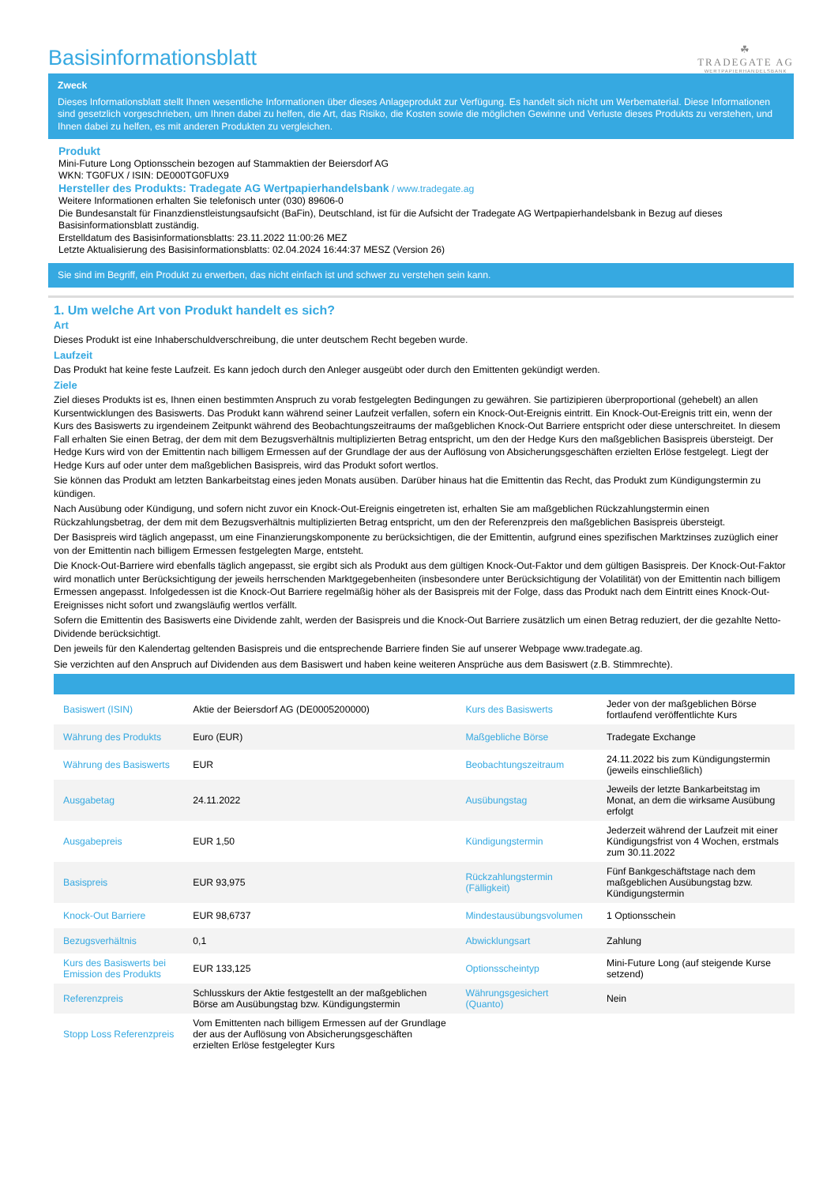Basisinformationsblatt
☘
TRADEGATE AG
WERTPAPIERHANDELSBANK
Zweck
Dieses Informationsblatt stellt Ihnen wesentliche Informationen über dieses Anlageprodukt zur Verfügung. Es handelt sich nicht um Werbematerial. Diese Informationen sind gesetzlich vorgeschrieben, um Ihnen dabei zu helfen, die Art, das Risiko, die Kosten sowie die möglichen Gewinne und Verluste dieses Produkts zu verstehen, und Ihnen dabei zu helfen, es mit anderen Produkten zu vergleichen.
Produkt
Mini-Future Long Optionsschein bezogen auf Stammaktien der Beiersdorf AG
WKN: TG0FUX / ISIN: DE000TG0FUX9
Hersteller des Produkts: Tradegate AG Wertpapierhandelsbank / www.tradegate.ag
Weitere Informationen erhalten Sie telefonisch unter (030) 89606-0
Die Bundesanstalt für Finanzdienstleistungsaufsicht (BaFin), Deutschland, ist für die Aufsicht der Tradegate AG Wertpapierhandelsbank in Bezug auf dieses Basisinformationsblatt zuständig.
Erstelldatum des Basisinformationsblatts: 23.11.2022 11:00:26 MEZ
Letzte Aktualisierung des Basisinformationsblatts: 02.04.2024 16:44:37 MESZ (Version 26)
Sie sind im Begriff, ein Produkt zu erwerben, das nicht einfach ist und schwer zu verstehen sein kann.
1. Um welche Art von Produkt handelt es sich?
Art
Dieses Produkt ist eine Inhaberschuldverschreibung, die unter deutschem Recht begeben wurde.
Laufzeit
Das Produkt hat keine feste Laufzeit. Es kann jedoch durch den Anleger ausgeübt oder durch den Emittenten gekündigt werden.
Ziele
Ziel dieses Produkts ist es, Ihnen einen bestimmten Anspruch zu vorab festgelegten Bedingungen zu gewähren. Sie partizipieren überproportional (gehebelt) an allen Kursentwicklungen des Basiswerts. Das Produkt kann während seiner Laufzeit verfallen, sofern ein Knock-Out-Ereignis eintritt. Ein Knock-Out-Ereignis tritt ein, wenn der Kurs des Basiswerts zu irgendeinem Zeitpunkt während des Beobachtungszeitraums der maßgeblichen Knock-Out Barriere entspricht oder diese unterschreitet. In diesem Fall erhalten Sie einen Betrag, der dem mit dem Bezugsverhältnis multiplizierten Betrag entspricht, um den der Hedge Kurs den maßgeblichen Basispreis übersteigt. Der Hedge Kurs wird von der Emittentin nach billigem Ermessen auf der Grundlage der aus der Auflösung von Absicherungsgeschäften erzielten Erlöse festgelegt. Liegt der Hedge Kurs auf oder unter dem maßgeblichen Basispreis, wird das Produkt sofort wertlos.
Sie können das Produkt am letzten Bankarbeitstag eines jeden Monats ausüben. Darüber hinaus hat die Emittentin das Recht, das Produkt zum Kündigungstermin zu kündigen.
Nach Ausübung oder Kündigung, und sofern nicht zuvor ein Knock-Out-Ereignis eingetreten ist, erhalten Sie am maßgeblichen Rückzahlungstermin einen Rückzahlungsbetrag, der dem mit dem Bezugsverhältnis multiplizierten Betrag entspricht, um den der Referenzpreis den maßgeblichen Basispreis übersteigt.
Der Basispreis wird täglich angepasst, um eine Finanzierungskomponente zu berücksichtigen, die der Emittentin, aufgrund eines spezifischen Marktzinses zuzüglich einer von der Emittentin nach billigem Ermessen festgelegten Marge, entsteht.
Die Knock-Out-Barriere wird ebenfalls täglich angepasst, sie ergibt sich als Produkt aus dem gültigen Knock-Out-Faktor und dem gültigen Basispreis. Der Knock-Out-Faktor wird monatlich unter Berücksichtigung der jeweils herrschenden Marktgegebenheiten (insbesondere unter Berücksichtigung der Volatilität) von der Emittentin nach billigem Ermessen angepasst. Infolgedessen ist die Knock-Out Barriere regelmäßig höher als der Basispreis mit der Folge, dass das Produkt nach dem Eintritt eines Knock-Out-Ereignisses nicht sofort und zwangsläufig wertlos verfällt.
Sofern die Emittentin des Basiswerts eine Dividende zahlt, werden der Basispreis und die Knock-Out Barriere zusätzlich um einen Betrag reduziert, der die gezahlte Netto-Dividende berücksichtigt.
Den jeweils für den Kalendertag geltenden Basispreis und die entsprechende Barriere finden Sie auf unserer Webpage www.tradegate.ag.
Sie verzichten auf den Anspruch auf Dividenden aus dem Basiswert und haben keine weiteren Ansprüche aus dem Basiswert (z.B. Stimmrechte).
| Basiswert (ISIN) | Aktie der Beiersdorf AG (DE0005200000) | Kurs des Basiswerts | Jeder von der maßgeblichen Börse fortlaufend veröffentlichte Kurs |
| Währung des Produkts | Euro (EUR) | Maßgebliche Börse | Tradegate Exchange |
| Währung des Basiswerts | EUR | Beobachtungszeitraum | 24.11.2022 bis zum Kündigungstermin (jeweils einschließlich) |
| Ausgabetag | 24.11.2022 | Ausübungstag | Jeweils der letzte Bankarbeitstag im Monat, an dem die wirksame Ausübung erfolgt |
| Ausgabepreis | EUR 1,50 | Kündigungstermin | Jederzeit während der Laufzeit mit einer Kündigungsfrist von 4 Wochen, erstmals zum 30.11.2022 |
| Basispreis | EUR 93,975 | Rückzahlungstermin (Fälligkeit) | Fünf Bankgeschäftstage nach dem maßgeblichen Ausübungstag bzw. Kündigungstermin |
| Knock-Out Barriere | EUR 98,6737 | Mindestausübungsvolumen | 1 Optionsschein |
| Bezugsverhältnis | 0,1 | Abwicklungsart | Zahlung |
| Kurs des Basiswerts bei Emission des Produkts | EUR 133,125 | Optionsscheintyp | Mini-Future Long (auf steigende Kurse setzend) |
| Referenzpreis | Schlusskurs der Aktie festgestellt an der maßgeblichen Börse am Ausübungstag bzw. Kündigungstermin | Währungsgesichert (Quanto) | Nein |
| Stopp Loss Referenzpreis | Vom Emittenten nach billigem Ermessen auf der Grundlage der aus der Auflösung von Absicherungsgeschäften erzielten Erlöse festgelegter Kurs | | |